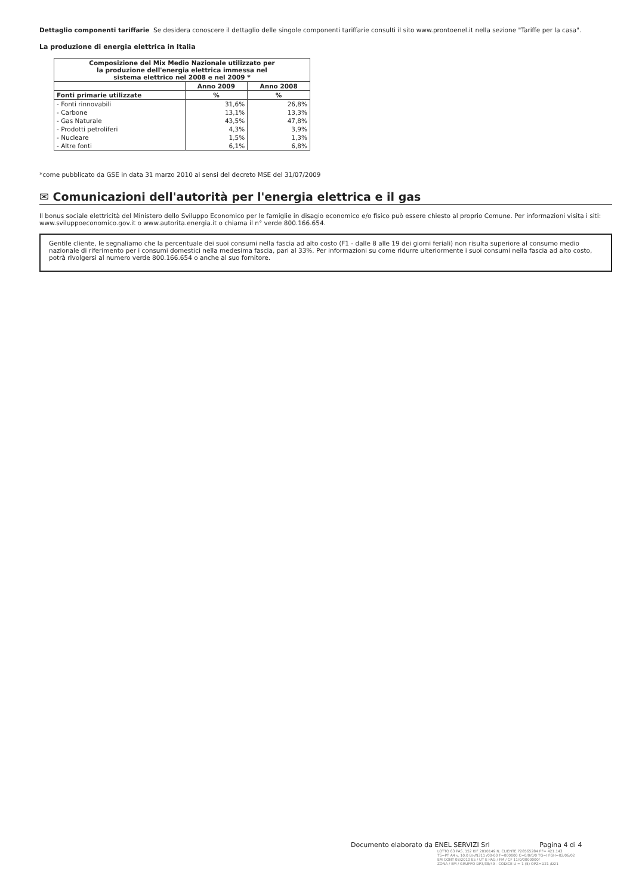Dettaglio componenti tariffarie Se desidera conoscere il dettaglio delle singole componenti tariffarie consulti il sito www.prontoenel.it nella sezione "Tariffe per la casa".
La produzione di energia elettrica in Italia
| Composizione del Mix Medio Nazionale utilizzato per la produzione dell'energia elettrica immessa nel sistema elettrico nel 2008 e nel 2009 * | | |
| --- | --- | --- |
| | Anno 2009 | Anno 2008 |
| Fonti primarie utilizzate | % | % |
| - Fonti rinnovabili | 31,6% | 26,8% |
| - Carbone | 13,1% | 13,3% |
| - Gas Naturale | 43,5% | 47,8% |
| - Prodotti petroliferi | 4,3% | 3,9% |
| - Nucleare | 1,5% | 1,3% |
| - Altre fonti | 6,1% | 6,8% |
*come pubblicato da GSE in data 31 marzo 2010 ai sensi del decreto MSE del 31/07/2009
✉ Comunicazioni dell'autorità per l'energia elettrica e il gas
Il bonus sociale elettricità del Ministero dello Sviluppo Economico per le famiglie in disagio economico e/o fisico può essere chiesto al proprio Comune. Per informazioni visita i siti: www.sviluppoeconomico.gov.it o www.autorita.energia.it o chiama il n° verde 800.166.654.
Gentile cliente, le segnaliamo che la percentuale dei suoi consumi nella fascia ad alto costo (F1 - dalle 8 alle 19 dei giorni feriali) non risulta superiore al consumo medio nazionale di riferimento per i consumi domestici nella medesima fascia, pari al 33%. Per informazioni su come ridurre ulteriormente i suoi consumi nella fascia ad alto costo, potrà rivolgersi al numero verde 800.166.654 o anche al suo fornitore.
Documento elaborato da ENEL SERVIZI Srl Pagina 4 di 4
LOTTO 63 PAS. 152 KIF 2010149 N. CLIENTE 728565284 PF= 421.143
TS=PT A4 v. 10.0 B/-/N311 /00-00 F=000000 C=0/0/0/0 TG=I FGH=02/06/02
EM CONT 08/2010 ES / UT E PAG / FM / CF 11/0/0000000/
ZONA / EM / GRUPPO DP3/38/49 - CODICE U = 1 (5) OPZ=D21 /D21